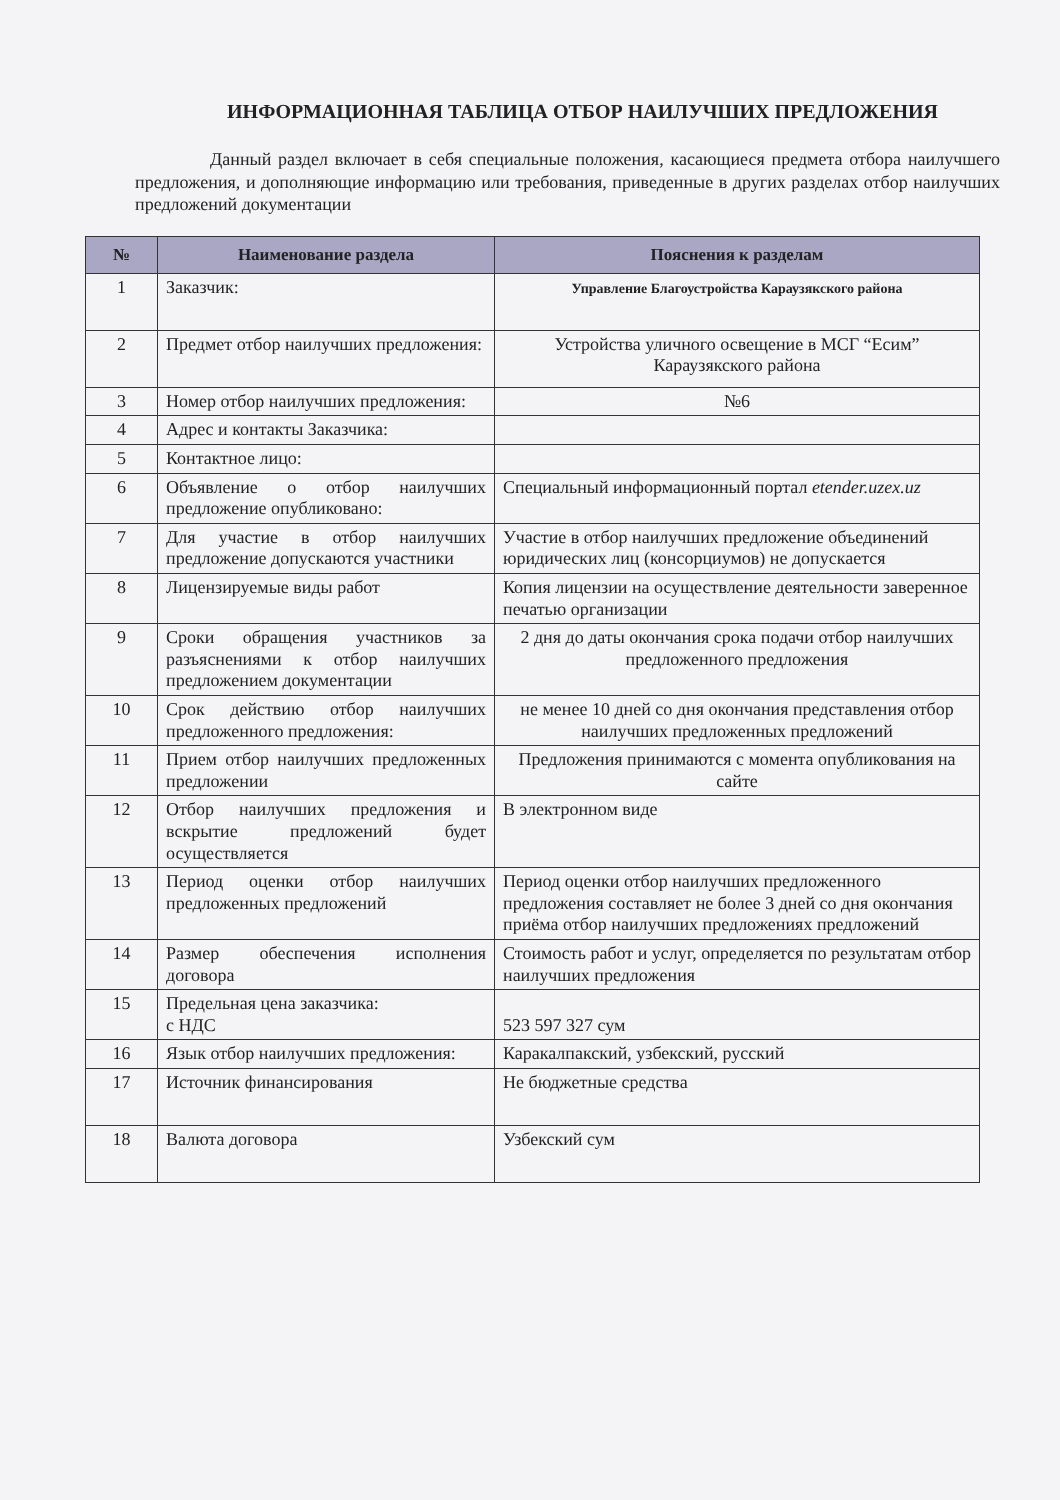ИНФОРМАЦИОННАЯ ТАБЛИЦА ОТБОР НАИЛУЧШИХ ПРЕДЛОЖЕНИЯ
Данный раздел включает в себя специальные положения, касающиеся предмета отбора наилучшего предложения, и дополняющие информацию или требования, приведенные в других разделах отбор наилучших предложений документации
| № | Наименование раздела | Пояснения к разделам |
| --- | --- | --- |
| 1 | Заказчик: | Управление Благоустройства Караузякского района |
| 2 | Предмет отбор наилучших предложения: | Устройства уличного освещение в МСГ “Есим” Караузякского района |
| 3 | Номер отбор наилучших предложения: | №6 |
| 4 | Адрес и контакты Заказчика: | |
| 5 | Контактное лицо: | |
| 6 | Объявление о отбор наилучших предложение опубликовано: | Специальный информационный портал etender.uzex.uz |
| 7 | Для участие в отбор наилучших предложение допускаются участники | Участие в отбор наилучших предложение объединений юридических лиц (консорциумов) не допускается |
| 8 | Лицензируемые виды работ | Копия лицензии на осуществление деятельности заверенное печатью организации |
| 9 | Сроки обращения участников за разъяснениями к отбор наилучших предложением документации | 2 дня до даты окончания срока подачи отбор наилучших предложенного предложения |
| 10 | Срок действию отбор наилучших предложенного предложения: | не менее 10 дней со дня окончания представления отбор наилучших предложенных предложений |
| 11 | Прием отбор наилучших предложенных предложении | Предложения принимаются с момента опубликования на сайте |
| 12 | Отбор наилучших предложения и вскрытие предложений будет осуществляется | В электронном виде |
| 13 | Период оценки отбор наилучших предложенных предложений | Период оценки отбор наилучших предложенного предложения составляет не более 3 дней со дня окончания приёма отбор наилучших предложениях предложений |
| 14 | Размер обеспечения исполнения договора | Стоимость работ и услуг, определяется по результатам отбор наилучших предложения |
| 15 | Предельная цена заказчика: с НДС | 523 597 327 сум |
| 16 | Язык отбор наилучших предложения: | Каракалпакский, узбекский, русский |
| 17 | Источник финансирования | Не бюджетные средства |
| 18 | Валюта договора | Узбекский сум |